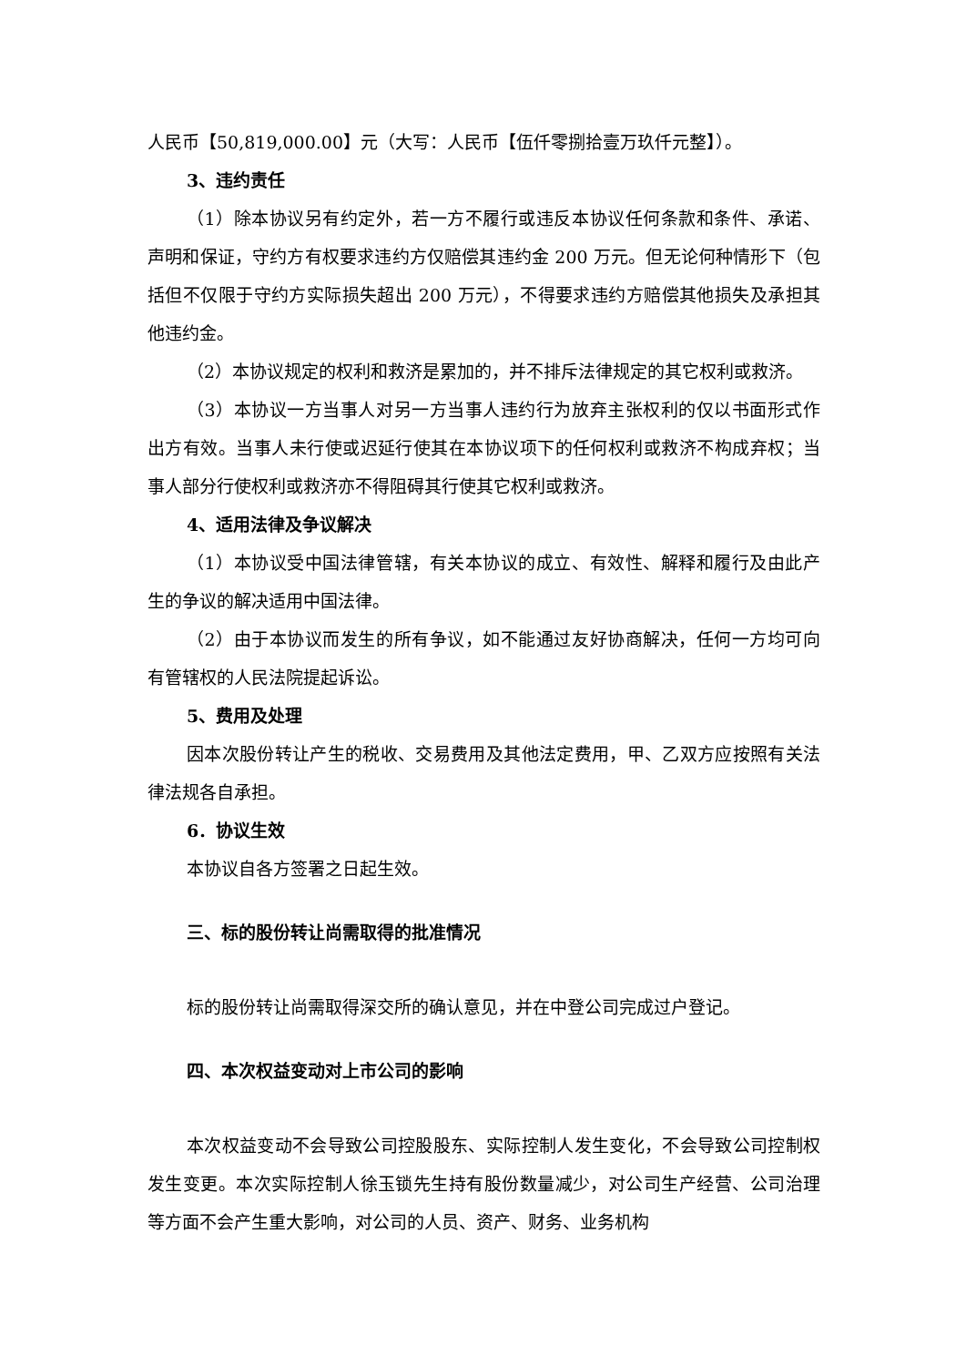人民币【50,819,000.00】元（大写：人民币【伍仟零捌拾壹万玖仟元整】）。
3、违约责任
（1）除本协议另有约定外，若一方不履行或违反本协议任何条款和条件、承诺、声明和保证，守约方有权要求违约方仅赔偿其违约金 200 万元。但无论何种情形下（包括但不仅限于守约方实际损失超出 200 万元），不得要求违约方赔偿其他损失及承担其他违约金。
（2）本协议规定的权利和救济是累加的，并不排斥法律规定的其它权利或救济。
（3）本协议一方当事人对另一方当事人违约行为放弃主张权利的仅以书面形式作出方有效。当事人未行使或迟延行使其在本协议项下的任何权利或救济不构成弃权；当事人部分行使权利或救济亦不得阻碍其行使其它权利或救济。
4、适用法律及争议解决
（1）本协议受中国法律管辖，有关本协议的成立、有效性、解释和履行及由此产生的争议的解决适用中国法律。
（2）由于本协议而发生的所有争议，如不能通过友好协商解决，任何一方均可向有管辖权的人民法院提起诉讼。
5、费用及处理
因本次股份转让产生的税收、交易费用及其他法定费用，甲、乙双方应按照有关法律法规各自承担。
6．协议生效
本协议自各方签署之日起生效。
三、标的股份转让尚需取得的批准情况
标的股份转让尚需取得深交所的确认意见，并在中登公司完成过户登记。
四、本次权益变动对上市公司的影响
本次权益变动不会导致公司控股股东、实际控制人发生变化，不会导致公司控制权发生变更。本次实际控制人徐玉锁先生持有股份数量减少，对公司生产经营、公司治理等方面不会产生重大影响，对公司的人员、资产、财务、业务机构